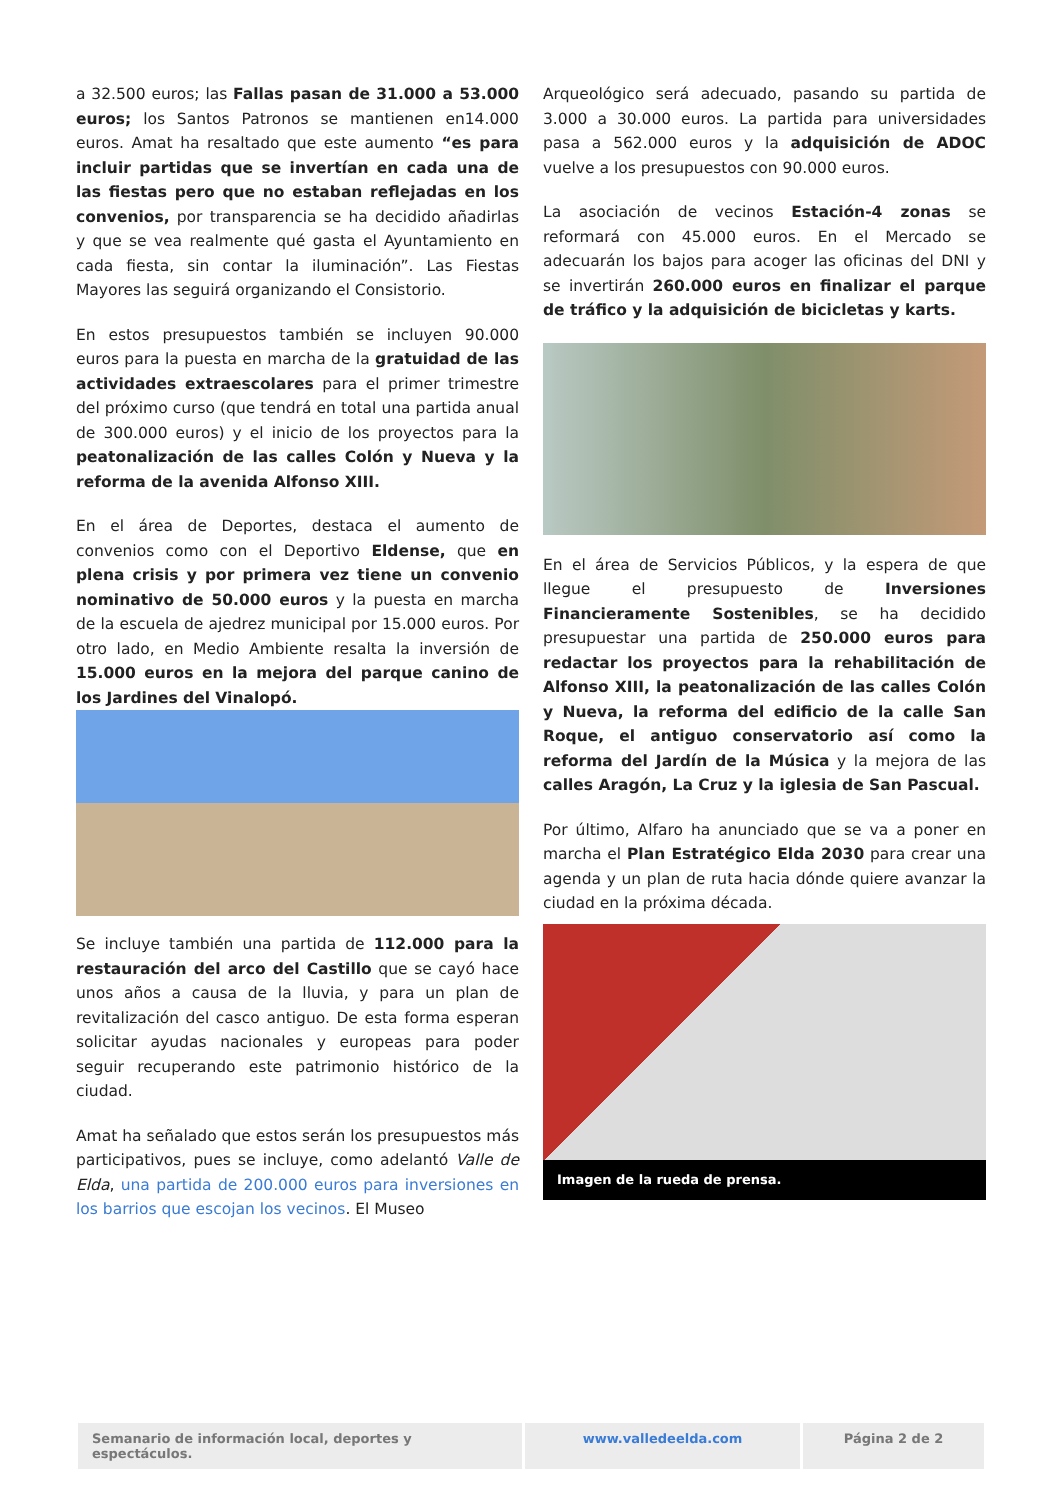a 32.500 euros; las Fallas pasan de 31.000 a 53.000 euros; los Santos Patronos se mantienen en14.000 euros. Amat ha resaltado que este aumento “es para incluir partidas que se invertían en cada una de las fiestas pero que no estaban reflejadas en los convenios, por transparencia se ha decidido añadirlas y que se vea realmente qué gasta el Ayuntamiento en cada fiesta, sin contar la iluminación”. Las Fiestas Mayores las seguirá organizando el Consistorio.
En estos presupuestos también se incluyen 90.000 euros para la puesta en marcha de la gratuidad de las actividades extraescolares para el primer trimestre del próximo curso (que tendrá en total una partida anual de 300.000 euros) y el inicio de los proyectos para la peatonalización de las calles Colón y Nueva y la reforma de la avenida Alfonso XIII.
En el área de Deportes, destaca el aumento de convenios como con el Deportivo Eldense, que en plena crisis y por primera vez tiene un convenio nominativo de 50.000 euros y la puesta en marcha de la escuela de ajedrez municipal por 15.000 euros. Por otro lado, en Medio Ambiente resalta la inversión de 15.000 euros en la mejora del parque canino de los Jardines del Vinalopó.
Se incluye también una partida de 112.000 para la restauración del arco del Castillo que se cayó hace unos años a causa de la lluvia, y para un plan de revitalización del casco antiguo. De esta forma esperan solicitar ayudas nacionales y europeas para poder seguir recuperando este patrimonio histórico de la ciudad.
Amat ha señalado que estos serán los presupuestos más participativos, pues se incluye, como adelantó Valle de Elda, una partida de 200.000 euros para inversiones en los barrios que escojan los vecinos. El Museo
Arqueológico será adecuado, pasando su partida de 3.000 a 30.000 euros. La partida para universidades pasa a 562.000 euros y la adquisición de ADOC vuelve a los presupuestos con 90.000 euros.
La asociación de vecinos Estación-4 zonas se reformará con 45.000 euros. En el Mercado se adecuarán los bajos para acoger las oficinas del DNI y se invertirán 260.000 euros en finalizar el parque de tráfico y la adquisición de bicicletas y karts.
En el área de Servicios Públicos, y la espera de que llegue el presupuesto de Inversiones Financieramente Sostenibles, se ha decidido presupuestar una partida de 250.000 euros para redactar los proyectos para la rehabilitación de Alfonso XIII, la peatonalización de las calles Colón y Nueva, la reforma del edificio de la calle San Roque, el antiguo conservatorio así como la reforma del Jardín de la Música y la mejora de las calles Aragón, La Cruz y la iglesia de San Pascual.
Por último, Alfaro ha anunciado que se va a poner en marcha el Plan Estratégico Elda 2030 para crear una agenda y un plan de ruta hacia dónde quiere avanzar la ciudad en la próxima década.
Imagen de la rueda de prensa.
Semanario de información local, deportes y espectáculos.
www.valledeelda.com Página 2 de 2